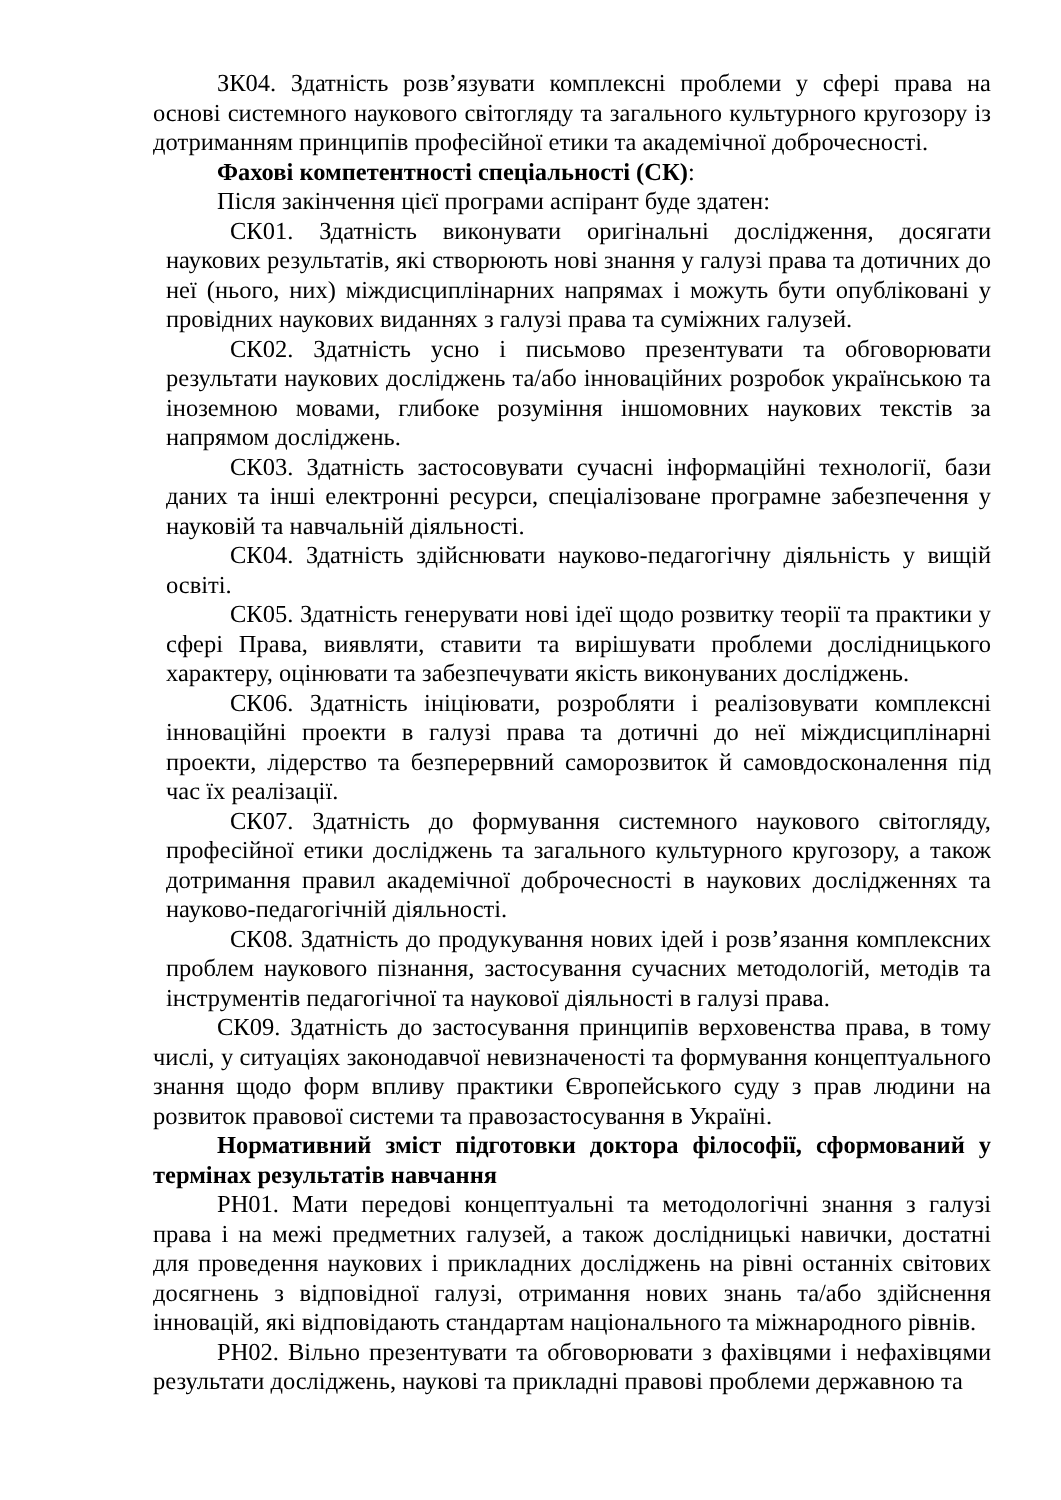ЗК04. Здатність розв’язувати комплексні проблеми у сфері права на основі системного наукового світогляду та загального культурного кругозору із дотриманням принципів професійної етики та академічної доброчесності.
Фахові компетентності спеціальності (СК):
Після закінчення цієї програми аспірант буде здатен:
СК01. Здатність виконувати оригінальні дослідження, досягати наукових результатів, які створюють нові знання у галузі права та дотичних до неї (нього, них) міждисциплінарних напрямах і можуть бути опубліковані у провідних наукових виданнях з галузі права та суміжних галузей.
СК02. Здатність усно і письмово презентувати та обговорювати результати наукових досліджень та/або інноваційних розробок українською та іноземною мовами, глибоке розуміння іншомовних наукових текстів за напрямом досліджень.
СК03. Здатність застосовувати сучасні інформаційні технології, бази даних та інші електронні ресурси, спеціалізоване програмне забезпечення у науковій та навчальній діяльності.
СК04. Здатність здійснювати науково-педагогічну діяльність у вищій освіті.
СК05. Здатність генерувати нові ідеї щодо розвитку теорії та практики у сфері Права, виявляти, ставити та вирішувати проблеми дослідницького характеру, оцінювати та забезпечувати якість виконуваних досліджень.
СК06. Здатність ініціювати, розробляти і реалізовувати комплексні інноваційні проекти в галузі права та дотичні до неї міждисциплінарні проекти, лідерство та безперервний саморозвиток й самовдосконалення під час їх реалізації.
СК07. Здатність до формування системного наукового світогляду, професійної етики досліджень та загального культурного кругозору, а також дотримання правил академічної доброчесності в наукових дослідженнях та науково-педагогічній діяльності.
СК08. Здатність до продукування нових ідей і розв’язання комплексних проблем наукового пізнання, застосування сучасних методологій, методів та інструментів педагогічної та наукової діяльності в галузі права.
СК09. Здатність до застосування принципів верховенства права, в тому числі, у ситуаціях законодавчої невизначеності та формування концептуального знання щодо форм впливу практики Європейського суду з прав людини на розвиток правової системи та правозастосування в Україні.
Нормативний зміст підготовки доктора філософії, сформований у термінах результатів навчання
РН01. Мати передові концептуальні та методологічні знання з галузі права і на межі предметних галузей, а також дослідницькі навички, достатні для проведення наукових і прикладних досліджень на рівні останніх світових досягнень з відповідної галузі, отримання нових знань та/або здійснення інновацій, які відповідають стандартам національного та міжнародного рівнів.
РН02. Вільно презентувати та обговорювати з фахівцями і нефахівцями результати досліджень, наукові та прикладні правові проблеми державною та